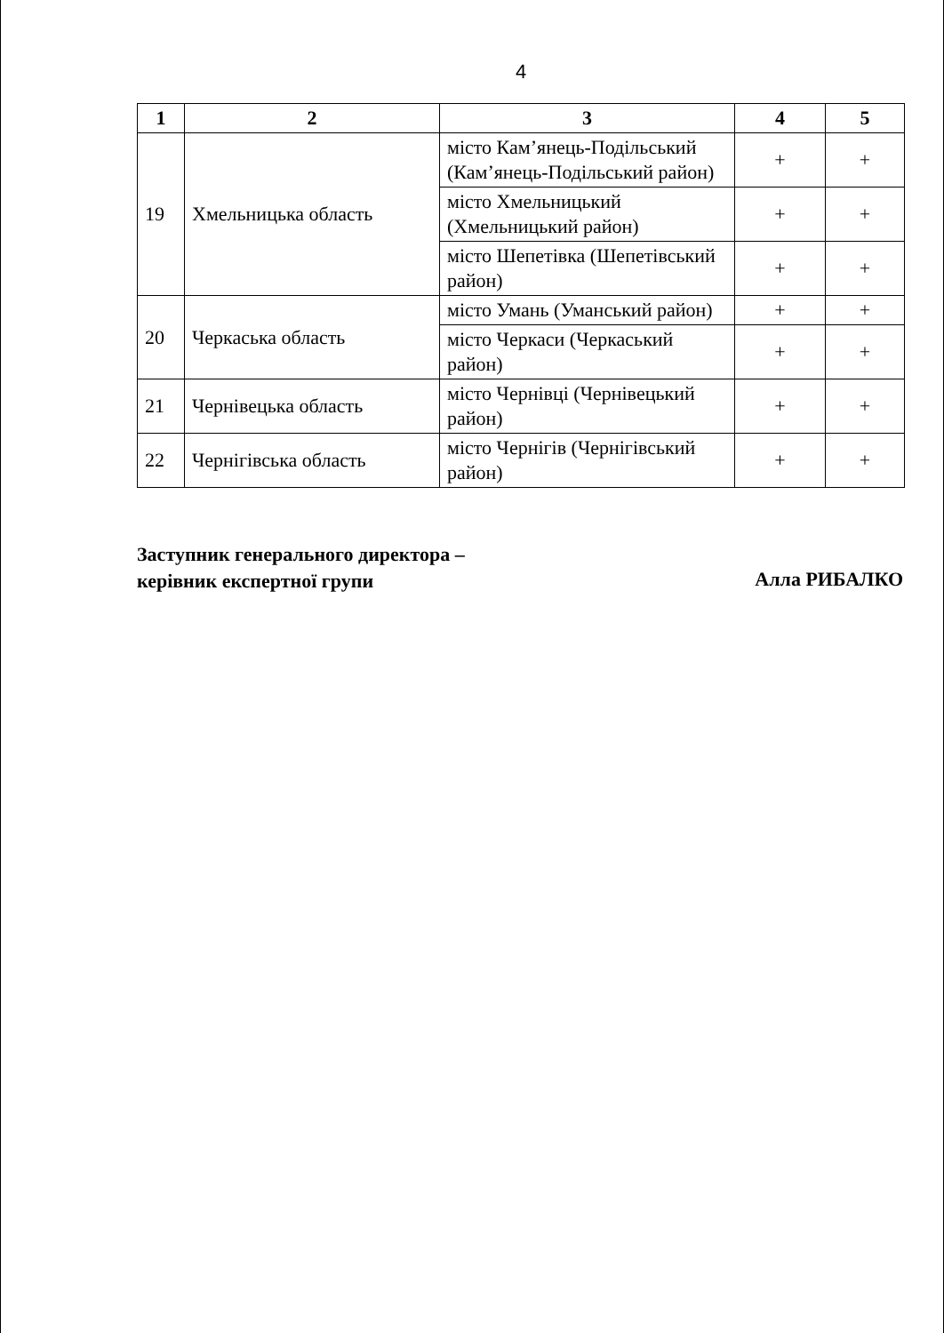4
| 1 | 2 | 3 | 4 | 5 |
| --- | --- | --- | --- | --- |
| 19 | Хмельницька область | місто Кам’янець-Подільський (Кам’янець-Подільський район) | + | + |
| | | місто Хмельницький (Хмельницький район) | + | + |
| | | місто Шепетівка (Шепетівський район) | + | + |
| 20 | Черкаська область | місто Умань (Уманський район) | + | + |
| | | місто Черкаси (Черкаський район) | + | + |
| 21 | Чернівецька область | місто Чернівці (Чернівецький район) | + | + |
| 22 | Чернігівська область | місто Чернігів (Чернігівський район) | + | + |
Заступник генерального директора –
керівник експертної групи
Алла РИБАЛКО